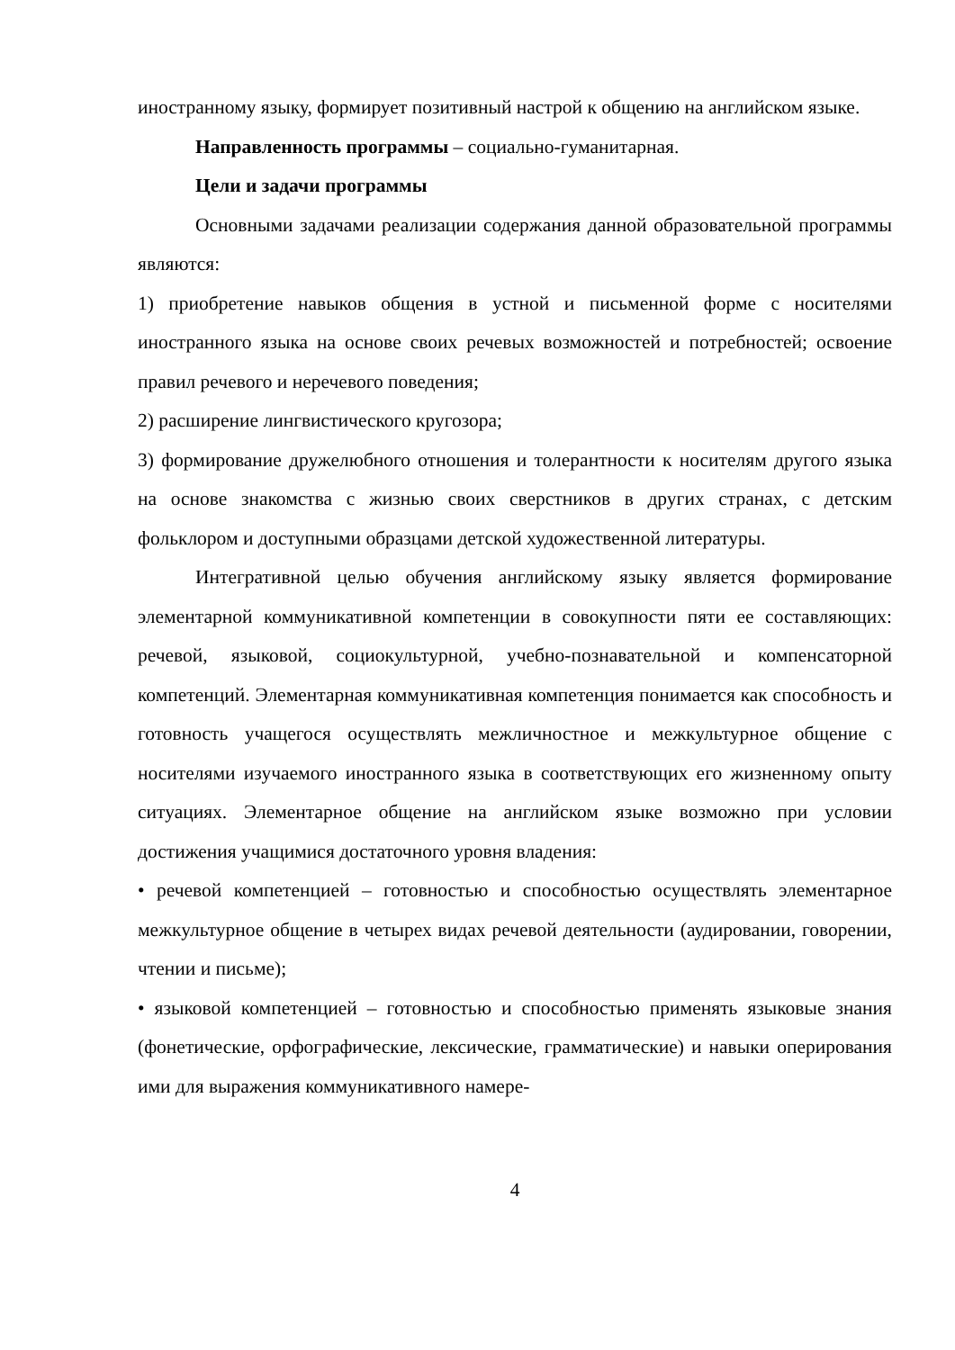иностранному языку, формирует позитивный настрой к общению на английском языке.
Направленность программы – социально-гуманитарная.
Цели и задачи программы
Основными задачами реализации содержания данной образовательной программы являются:
1) приобретение навыков общения в устной и письменной форме с носителями иностранного языка на основе своих речевых возможностей и потребностей; освоение правил речевого и неречевого поведения;
2) расширение лингвистического кругозора;
3) формирование дружелюбного отношения и толерантности к носителям другого языка на основе знакомства с жизнью своих сверстников в других странах, с детским фольклором и доступными образцами детской художественной литературы.
Интегративной целью обучения английскому языку является формирование элементарной коммуникативной компетенции в совокупности пяти ее составляющих: речевой, языковой, социокультурной, учебно-познавательной и компенсаторной компетенций. Элементарная коммуникативная компетенция понимается как способность и готовность учащегося осуществлять межличностное и межкультурное общение с носителями изучаемого иностранного языка в соответствующих его жизненному опыту ситуациях. Элементарное общение на английском языке возможно при условии достижения учащимися достаточного уровня владения:
• речевой компетенцией – готовностью и способностью осуществлять элементарное межкультурное общение в четырех видах речевой деятельности (аудировании, говорении, чтении и письме);
• языковой компетенцией – готовностью и способностью применять языковые знания (фонетические, орфографические, лексические, грамматические) и навыки оперирования ими для выражения коммуникативного намере-
4